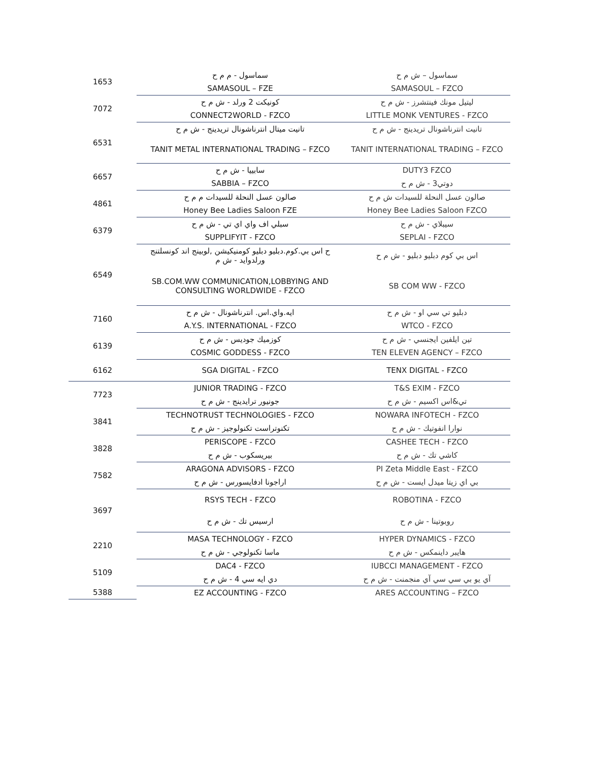| 1653 | سماسول - م م ح | سماسول – ش م ح |
| | SAMASOUL – FZE | SAMASOUL – FZCO |
| 7072 | كونيكت 2 ورلد - ش م ح | ليتيل مونك فينتشرز - ش م ح |
| | CONNECT2WORLD - FZCO | LITTLE MONK VENTURES - FZCO |
| 6531 | تانيت ميتال انترناشونال تريدينج - ش م ح | تانيت انترناشونال تريدينج - ش م ح |
| | TANIT METAL INTERNATIONAL TRADING – FZCO | TANIT INTERNATIONAL TRADING – FZCO |
| 6657 | سابييا - ش م ح | DUTY3 FZCO |
| | SABBIA – FZCO | دوتي3 - ش م ح |
| 4861 | صالون عسل النحلة للسيدات م م ح | صالون عسل النحلة للسيدات ش م ح |
| | Honey Bee Ladies Saloon FZE | Honey Bee Ladies Saloon FZCO |
| 6379 | سبلي اف واي اي تي - ش م ح | سيبلاي - ش م ح |
| | SUPPLIFYIT - FZCO | SEPLAI - FZCO |
| 6549 | ح اس بي.كوم.دبليو دبليو كومنيكيشن ,لوبينج اند كونسلتنج ورلدوايد - ش م | اس بي كوم دبليو دبليو - ش م ح |
| | SB.COM.WW COMMUNICATION,LOBBYING AND CONSULTING WORLDWIDE - FZCO | SB COM WW - FZCO |
| 7160 | ايه.واي.اس. انترناشونال - ش م ح | دبليو تي سي او - ش م ح |
| | A.Y.S. INTERNATIONAL - FZCO | WTCO - FZCO |
| 6139 | كوزميك جوديس - ش م ح | تين ايلفين ايجنسي - ش م ح |
| | COSMIC GODDESS - FZCO | TEN ELEVEN AGENCY – FZCO |
| 6162 | SGA DIGITAL - FZCO | TENX DIGITAL - FZCO |
| 7723 | JUNIOR TRADING - FZCO | T&S EXIM - FZCO |
| | جونيور ترايدينج - ش م ح | تي&اس اكسيم - ش م ح |
| 3841 | TECHNOTRUST TECHNOLOGIES - FZCO | NOWARA INFOTECH - FZCO |
| | تكنوتراست تكنولوجيز - ش م ح | نوارا انفوتيك - ش م ح |
| 3828 | PERISCOPE - FZCO | CASHEE TECH - FZCO |
| | بيريسكوب - ش م ح | كاشي تك - ش م ح |
| 7582 | ARAGONA ADVISORS - FZCO | PI Zeta Middle East - FZCO |
| | اراجونا ادفايسورس - ش م ح | بي اي زيتا ميدل ايست - ش م ح |
| 3697 | RSYS TECH - FZCO | ROBOTINA - FZCO |
| | ارسيس تك - ش م ح | روبوتينا - ش م ح |
| 2210 | MASA TECHNOLOGY - FZCO | HYPER DYNAMICS - FZCO |
| | ماسا تكنولوجي - ش م ح | هايبر داينمكس - ش م ح |
| 5109 | DAC4 - FZCO | IUBCCI MANAGEMENT - FZCO |
| | دي ايه سي 4 - ش م ح | آي يو بي سي سي آي منجمنت - ش م ح |
| 5388 | EZ ACCOUNTING - FZCO | ARES ACCOUNTING – FZCO |